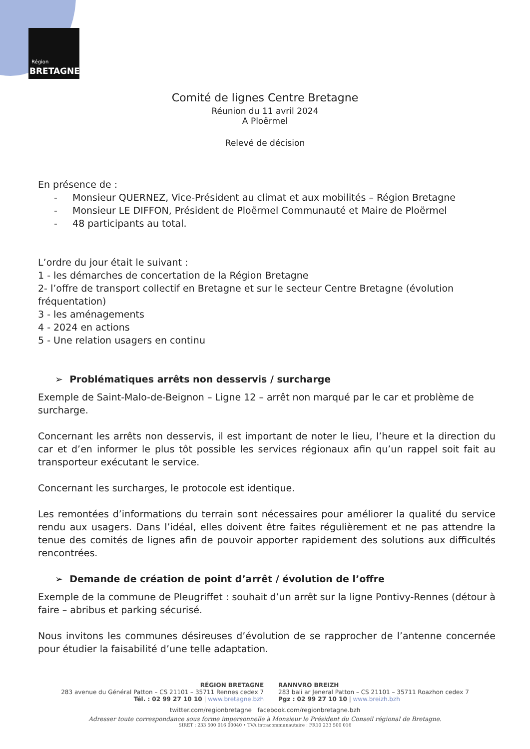Région
BRETAGNE
Comité de lignes Centre Bretagne
Réunion du 11 avril 2024
A Ploërmel
Relevé de décision
En présence de :
- Monsieur QUERNEZ, Vice-Président au climat et aux mobilités – Région Bretagne
- Monsieur LE DIFFON, Président de Ploërmel Communauté et Maire de Ploërmel
- 48 participants au total.
L’ordre du jour était le suivant :
1 - les démarches de concertation de la Région Bretagne
2- l’offre de transport collectif en Bretagne et sur le secteur Centre Bretagne (évolution fréquentation)
3 - les aménagements
4 - 2024 en actions
5 - Une relation usagers en continu
➢ Problématiques arrêts non desservis / surcharge
Exemple de Saint-Malo-de-Beignon – Ligne 12 – arrêt non marqué par le car et problème de surcharge.
Concernant les arrêts non desservis, il est important de noter le lieu, l’heure et la direction du car et d’en informer le plus tôt possible les services régionaux afin qu’un rappel soit fait au transporteur exécutant le service.
Concernant les surcharges, le protocole est identique.
Les remontées d’informations du terrain sont nécessaires pour améliorer la qualité du service rendu aux usagers. Dans l’idéal, elles doivent être faites régulièrement et ne pas attendre la tenue des comités de lignes afin de pouvoir apporter rapidement des solutions aux difficultés rencontrées.
➢ Demande de création de point d’arrêt / évolution de l’offre
Exemple de la commune de Pleugriffet : souhait d’un arrêt sur la ligne Pontivy-Rennes (détour à faire – abribus et parking sécurisé.
Nous invitons les communes désireuses d’évolution de se rapprocher de l’antenne concernée pour étudier la faisabilité d’une telle adaptation.
RÉGION BRETAGNE
283 avenue du Général Patton – CS 21101 – 35711 Rennes cedex 7
Tél. : 02 99 27 10 10 | www.bretagne.bzh
RANNVRO BREIZH
283 bali ar Jeneral Patton – CS 21101 – 35711 Roazhon cedex 7
Pgz : 02 99 27 10 10 | www.breizh.bzh
twitter.com/regionbretagne facebook.com/regionbretagne.bzh
Adresser toute correspondance sous forme impersonnelle à Monsieur le Président du Conseil régional de Bretagne.
SIRET : 233 500 016 00040 • TVA intracommunautaire : FR10 233 500 016